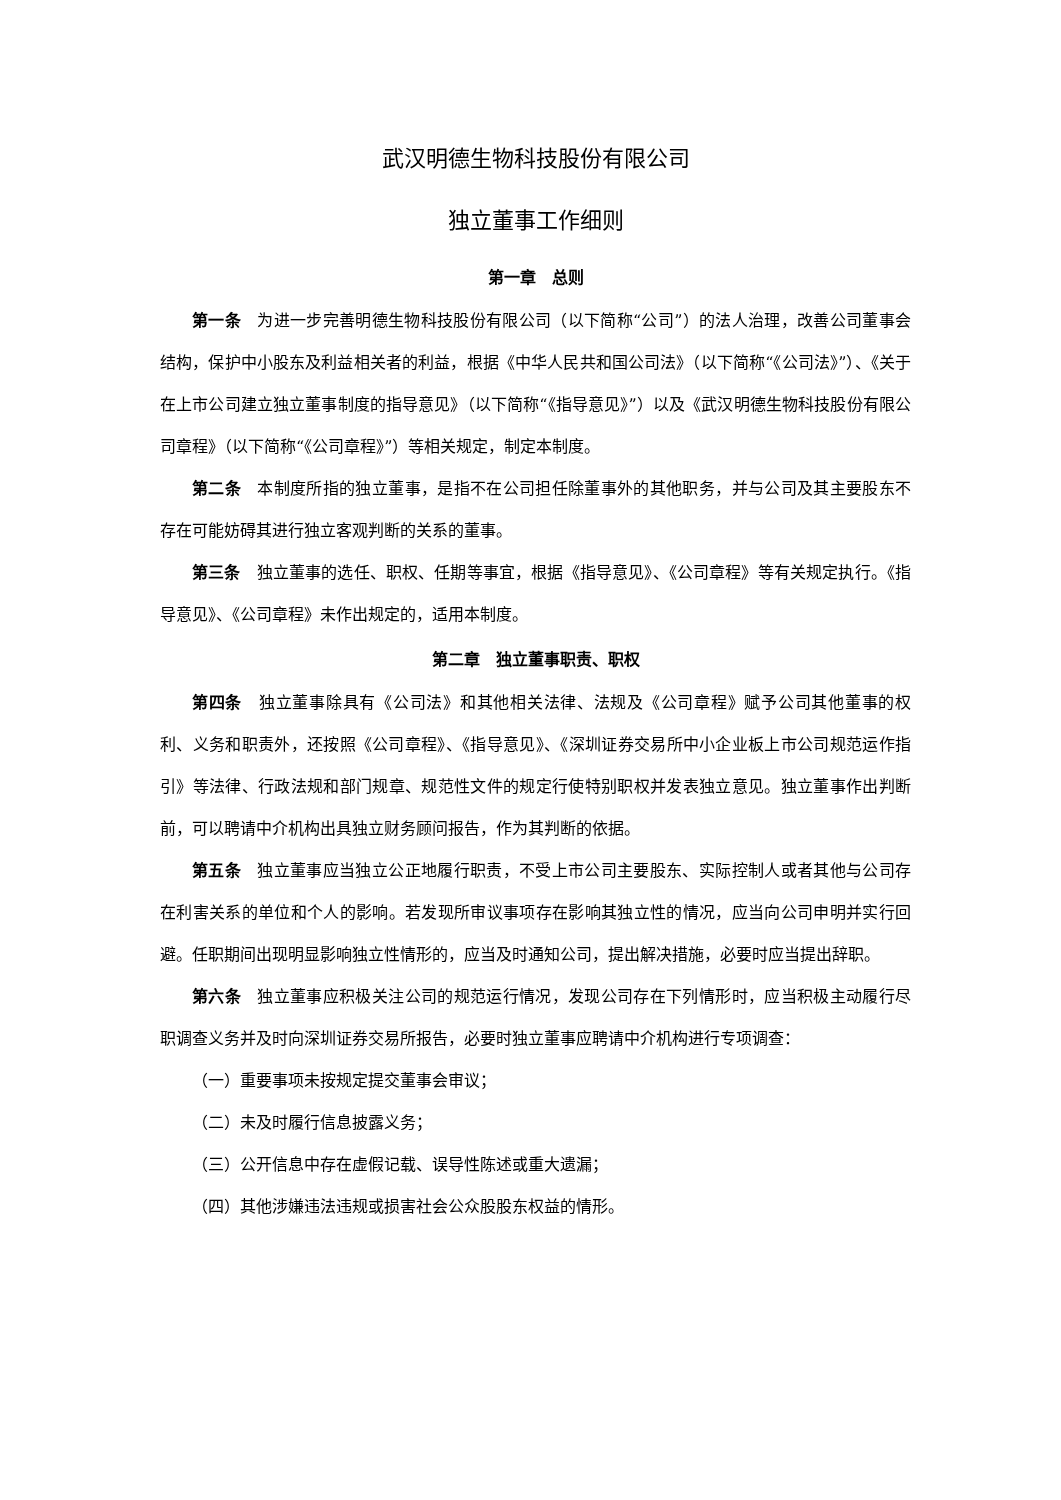武汉明德生物科技股份有限公司
独立董事工作细则
第一章　总则
第一条　为进一步完善明德生物科技股份有限公司（以下简称“公司”）的法人治理，改善公司董事会结构，保护中小股东及利益相关者的利益，根据《中华人民共和国公司法》（以下简称“《公司法》”）、《关于在上市公司建立独立董事制度的指导意见》（以下简称“《指导意见》”）以及《武汉明德生物科技股份有限公司章程》（以下简称“《公司章程》”）等相关规定，制定本制度。
第二条　本制度所指的独立董事，是指不在公司担任除董事外的其他职务，并与公司及其主要股东不存在可能妨碍其进行独立客观判断的关系的董事。
第三条　独立董事的选任、职权、任期等事宜，根据《指导意见》、《公司章程》等有关规定执行。《指导意见》、《公司章程》未作出规定的，适用本制度。
第二章　独立董事职责、职权
第四条　独立董事除具有《公司法》和其他相关法律、法规及《公司章程》赋予公司其他董事的权利、义务和职责外，还按照《公司章程》、《指导意见》、《深圳证券交易所中小企业板上市公司规范运作指引》等法律、行政法规和部门规章、规范性文件的规定行使特别职权并发表独立意见。独立董事作出判断前，可以聘请中介机构出具独立财务顾问报告，作为其判断的依据。
第五条　独立董事应当独立公正地履行职责，不受上市公司主要股东、实际控制人或者其他与公司存在利害关系的单位和个人的影响。若发现所审议事项存在影响其独立性的情况，应当向公司申明并实行回避。任职期间出现明显影响独立性情形的，应当及时通知公司，提出解决措施，必要时应当提出辞职。
第六条　独立董事应积极关注公司的规范运行情况，发现公司存在下列情形时，应当积极主动履行尽职调查义务并及时向深圳证券交易所报告，必要时独立董事应聘请中介机构进行专项调查：
（一）重要事项未按规定提交董事会审议；
（二）未及时履行信息披露义务；
（三）公开信息中存在虚假记载、误导性陈述或重大遗漏；
（四）其他涉嫌违法违规或损害社会公众股股东权益的情形。